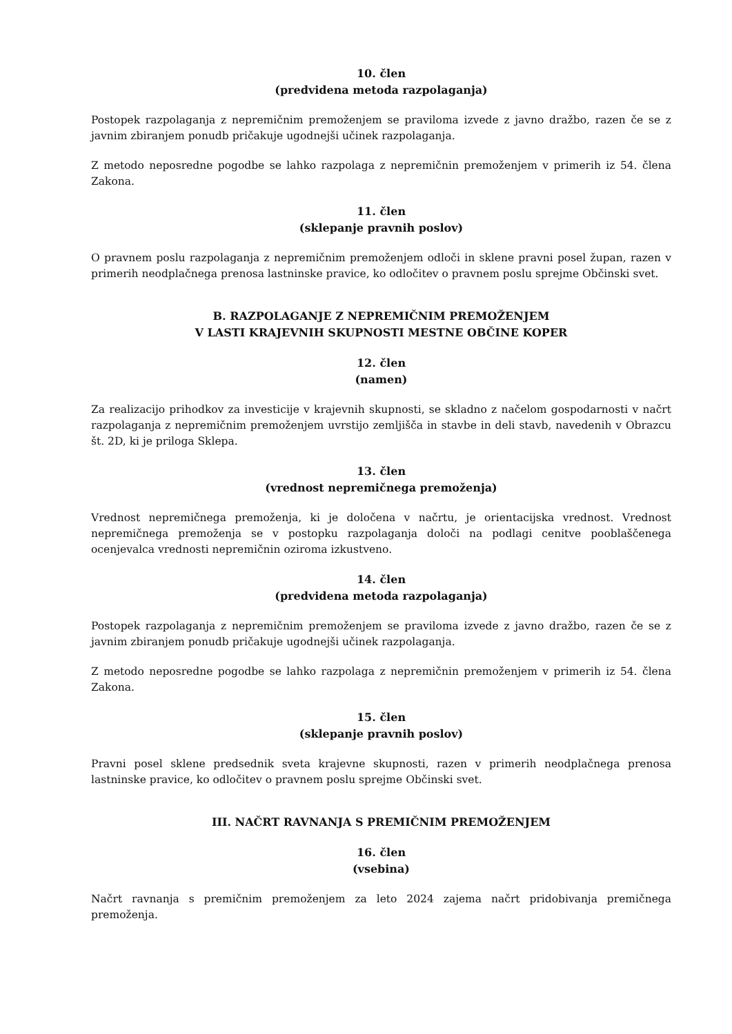10. člen
(predvidena metoda razpolaganja)
Postopek razpolaganja z nepremičnim premoženjem se praviloma izvede z javno dražbo, razen če se z javnim zbiranjem ponudb pričakuje ugodnejši učinek razpolaganja.
Z metodo neposredne pogodbe se lahko razpolaga z nepremičnin premoženjem v primerih iz 54. člena Zakona.
11. člen
(sklepanje pravnih poslov)
O pravnem poslu razpolaganja z nepremičnim premoženjem odloči in sklene pravni posel župan, razen v primerih neodplačnega prenosa lastninske pravice, ko odločitev o pravnem poslu sprejme Občinski svet.
B. RAZPOLAGANJE Z NEPREMIČNIM PREMOŽENJEM
V LASTI KRAJEVNIH SKUPNOSTI MESTNE OBČINE KOPER
12. člen
(namen)
Za realizacijo prihodkov za investicije v krajevnih skupnosti, se skladno z načelom gospodarnosti v načrt razpolaganja z nepremičnim premoženjem uvrstijo zemljišča in stavbe in deli stavb, navedenih v Obrazcu št. 2D, ki je priloga Sklepa.
13. člen
(vrednost nepremičnega premoženja)
Vrednost nepremičnega premoženja, ki je določena v načrtu, je orientacijska vrednost. Vrednost nepremičnega premoženja se v postopku razpolaganja določi na podlagi cenitve pooblaščenega ocenjevalca vrednosti nepremičnin oziroma izkustveno.
14. člen
(predvidena metoda razpolaganja)
Postopek razpolaganja z nepremičnim premoženjem se praviloma izvede z javno dražbo, razen če se z javnim zbiranjem ponudb pričakuje ugodnejši učinek razpolaganja.
Z metodo neposredne pogodbe se lahko razpolaga z nepremičnin premoženjem v primerih iz 54. člena Zakona.
15. člen
(sklepanje pravnih poslov)
Pravni posel sklene predsednik sveta krajevne skupnosti, razen v primerih neodplačnega prenosa lastninske pravice, ko odločitev o pravnem poslu sprejme Občinski svet.
III. NAČRT RAVNANJA S PREMIČNIM PREMOŽENJEM
16. člen
(vsebina)
Načrt ravnanja s premičnim premoženjem za leto 2024 zajema načrt pridobivanja premičnega premoženja.